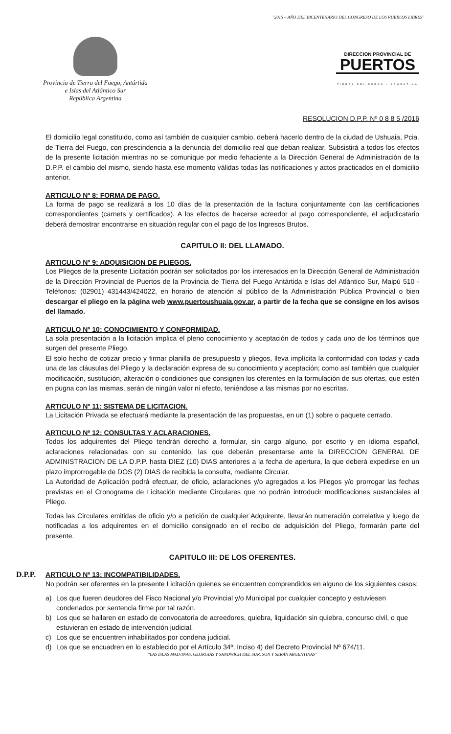"2015 – AÑO DEL BICENTENARIO DEL CONGRESO DE LOS PUEBLOS LIBRES"
Provincia de Tierra del Fuego, Antártida
e Islas del Atlántico Sur
República Argentina
DIRECCION PROVINCIAL DE
PUERTOS
TIERRA DEL FUEGO - ARGENTINA
RESOLUCION D.P.P. Nº 0 8 8 5 /2016
El domicilio legal constituido, como así también de cualquier cambio, deberá hacerlo dentro de la ciudad de Ushuaia, Pcia. de Tierra del Fuego, con prescindencia a la denuncia del domicilio real que deban realizar. Subsistirá a todos los efectos de la presente licitación mientras no se comunique por medio fehaciente a la Dirección General de Administración de la D.P.P. el cambio del mismo, siendo hasta ese momento válidas todas las notificaciones y actos practicados en el domicilio anterior.
ARTICULO Nº 8: FORMA DE PAGO.
La forma de pago se realizará a los 10 días de la presentación de la factura conjuntamente con las certificaciones correspondientes (carnets y certificados). A los efectos de hacerse acreedor al pago correspondiente, el adjudicatario deberá demostrar encontrarse en situación regular con el pago de los Ingresos Brutos.
CAPITULO II: DEL LLAMADO.
ARTICULO Nº 9: ADQUISICION DE PLIEGOS.
Los Pliegos de la presente Licitación podrán ser solicitados por los interesados en la Dirección General de Administración de la Dirección Provincial de Puertos de la Provincia de Tierra del Fuego Antártida e Islas del Atlántico Sur, Maipú 510 - Teléfonos: (02901) 431443/424022, en horario de atención al público de la Administración Pública Provincial o bien descargar el pliego en la página web www.puertoushuaia.gov.ar, a partir de la fecha que se consigne en los avisos del llamado.
ARTICULO Nº 10: CONOCIMIENTO Y CONFORMIDAD.
La sola presentación a la licitación implica el pleno conocimiento y aceptación de todos y cada uno de los términos que surgen del presente Pliego.
El solo hecho de cotizar precio y firmar planilla de presupuesto y pliegos, lleva implícita la conformidad con todas y cada una de las cláusulas del Pliego y la declaración expresa de su conocimiento y aceptación; como así también que cualquier modificación, sustitución, alteración o condiciones que consignen los oferentes en la formulación de sus ofertas, que estén en pugna con las mismas, serán de ningún valor ni efecto, teniéndose a las mismas por no escritas.
ARTICULO Nº 11: SISTEMA DE LICITACION.
La Licitación Privada se efectuará mediante la presentación de las propuestas, en un (1) sobre o paquete cerrado.
ARTICULO Nº 12: CONSULTAS Y ACLARACIONES.
Todos los adquirentes del Pliego tendrán derecho a formular, sin cargo alguno, por escrito y en idioma español, aclaraciones relacionadas con su contenido, las que deberán presentarse ante la DIRECCION GENERAL DE ADMINISTRACION DE LA D.P.P. hasta DIEZ (10) DIAS anteriores a la fecha de apertura, la que deberá expedirse en un plazo improrrogable de DOS (2) DIAS de recibida la consulta, mediante Circular.
La Autoridad de Aplicación podrá efectuar, de oficio, aclaraciones y/o agregados a los Pliegos y/o prorrogar las fechas previstas en el Cronograma de Licitación mediante Circulares que no podrán introducir modificaciones sustanciales al Pliego.
Todas las Circulares emitidas de oficio y/o a petición de cualquier Adquirente, llevarán numeración correlativa y luego de notificadas a los adquirentes en el domicilio consignado en el recibo de adquisición del Pliego, formarán parte del presente.
CAPITULO III: DE LOS OFERENTES.
D.P.P. ARTICULO Nº 13: INCOMPATIBILIDADES.
No podrán ser oferentes en la presente Licitación quienes se encuentren comprendidos en alguno de los siguientes casos:
a) Los que fueren deudores del Fisco Nacional y/o Provincial y/o Municipal por cualquier concepto y estuviesen condenados por sentencia firme por tal razón.
b) Los que se hallaren en estado de convocatoria de acreedores, quiebra, liquidación sin quiebra, concurso civil, o que estuvieran en estado de intervención judicial.
c) Los que se encuentren inhabilitados por condena judicial.
d) Los que se encuadren en lo establecido por el Artículo 34º, Inciso 4) del Decreto Provincial Nº 674/11.
"LAS ISLAS MALVINAS, GEORGIAS Y SANDWICH DEL SUR, SON Y SERÁN ARGENTINAS"